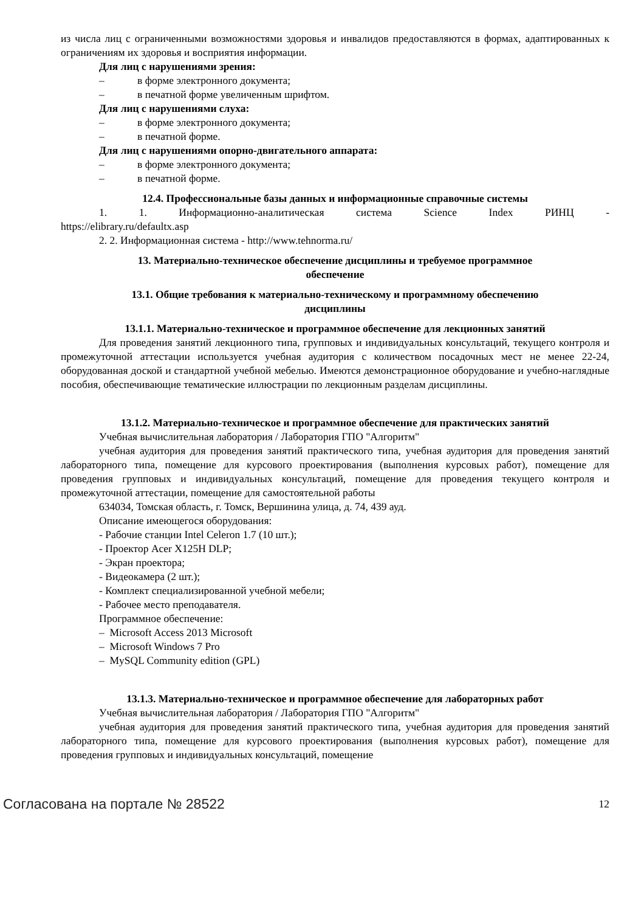из числа лиц с ограниченными возможностями здоровья и инвалидов предоставляются в формах, адаптированных к ограничениям их здоровья и восприятия информации.
Для лиц с нарушениями зрения:
– в форме электронного документа;
– в печатной форме увеличенным шрифтом.
Для лиц с нарушениями слуха:
– в форме электронного документа;
– в печатной форме.
Для лиц с нарушениями опорно-двигательного аппарата:
– в форме электронного документа;
– в печатной форме.
12.4. Профессиональные базы данных и информационные справочные системы
1. 1. Информационно-аналитическая система Science Index РИНЦ -
https://elibrary.ru/defaultx.asp
2. 2. Информационная система - http://www.tehnorma.ru/
13. Материально-техническое обеспечение дисциплины и требуемое программное
обеспечение
13.1. Общие требования к материально-техническому и программному обеспечению
дисциплины
13.1.1. Материально-техническое и программное обеспечение для лекционных занятий
Для проведения занятий лекционного типа, групповых и индивидуальных консультаций, текущего контроля и промежуточной аттестации используется учебная аудитория с количеством посадочных мест не менее 22-24, оборудованная доской и стандартной учебной мебелью. Имеются демонстрационное оборудование и учебно-наглядные пособия, обеспечивающие тематические иллюстрации по лекционным разделам дисциплины.
13.1.2. Материально-техническое и программное обеспечение для практических занятий
Учебная вычислительная лаборатория / Лаборатория ГПО "Алгоритм"
учебная аудитория для проведения занятий практического типа, учебная аудитория для проведения занятий лабораторного типа, помещение для курсового проектирования (выполнения курсовых работ), помещение для проведения групповых и индивидуальных консультаций, помещение для проведения текущего контроля и промежуточной аттестации, помещение для самостоятельной работы
634034, Томская область, г. Томск, Вершинина улица, д. 74, 439 ауд.
Описание имеющегося оборудования:
- Рабочие станции Intel Celeron 1.7 (10 шт.);
- Проектор Acer X125H DLP;
- Экран проектора;
- Видеокамера (2 шт.);
- Комплект специализированной учебной мебели;
- Рабочее место преподавателя.
Программное обеспечение:
– Microsoft Access 2013 Microsoft
– Microsoft Windows 7 Pro
– MySQL Community edition (GPL)
13.1.3. Материально-техническое и программное обеспечение для лабораторных работ
Учебная вычислительная лаборатория / Лаборатория ГПО "Алгоритм"
учебная аудитория для проведения занятий практического типа, учебная аудитория для проведения занятий лабораторного типа, помещение для курсового проектирования (выполнения курсовых работ), помещение для проведения групповых и индивидуальных консультаций, помещение
Согласована на портале № 28522 12